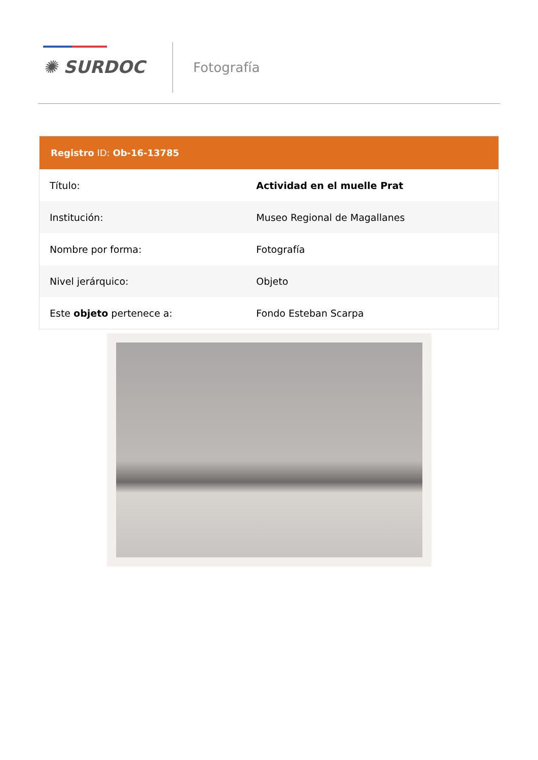✺ SURDOC Fotografía
Registro ID: Ob-16-13785
| Título: | Actividad en el muelle Prat |
| Institución: | Museo Regional de Magallanes |
| Nombre por forma: | Fotografía |
| Nivel jerárquico: | Objeto |
| Este objeto pertenece a: | Fondo Esteban Scarpa |